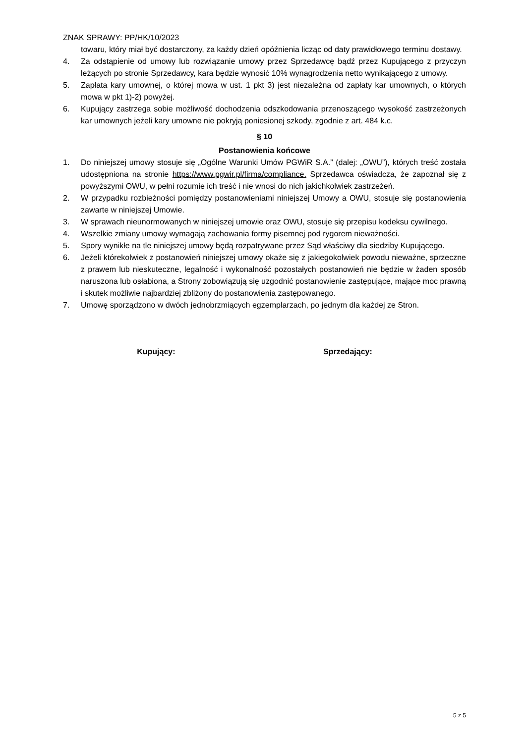ZNAK SPRAWY: PP/HK/10/2023
towaru, który miał być dostarczony, za każdy dzień opóźnienia licząc od daty prawidłowego terminu dostawy.
4. Za odstąpienie od umowy lub rozwiązanie umowy przez Sprzedawcę bądź przez Kupującego z przyczyn leżących po stronie Sprzedawcy, kara będzie wynosić 10% wynagrodzenia netto wynikającego z umowy.
5. Zapłata kary umownej, o której mowa w ust. 1 pkt 3) jest niezależna od zapłaty kar umownych, o których mowa w pkt 1)-2) powyżej.
6. Kupujący zastrzega sobie możliwość dochodzenia odszkodowania przenoszącego wysokość zastrzeżonych kar umownych jeżeli kary umowne nie pokryją poniesionej szkody, zgodnie z art. 484 k.c.
§ 10
Postanowienia końcowe
1. Do niniejszej umowy stosuje się „Ogólne Warunki Umów PGWiR S.A.” (dalej: „OWU”), których treść została udostępniona na stronie https://www.pgwir.pl/firma/compliance. Sprzedawca oświadcza, że zapoznał się z powyższymi OWU, w pełni rozumie ich treść i nie wnosi do nich jakichkolwiek zastrzeżeń.
2. W przypadku rozbieżności pomiędzy postanowieniami niniejszej Umowy a OWU, stosuje się postanowienia zawarte w niniejszej Umowie.
3. W sprawach nieunormowanych w niniejszej umowie oraz OWU, stosuje się przepisu kodeksu cywilnego.
4. Wszelkie zmiany umowy wymagają zachowania formy pisemnej pod rygorem nieważności.
5. Spory wynikłe na tle niniejszej umowy będą rozpatrywane przez Sąd właściwy dla siedziby Kupującego.
6. Jeżeli którekolwiek z postanowień niniejszej umowy okaże się z jakiegokolwiek powodu nieważne, sprzeczne z prawem lub nieskuteczne, legalność i wykonalność pozostałych postanowień nie będzie w żaden sposób naruszona lub osłabiona, a Strony zobowiązują się uzgodnić postanowienie zastępujące, mające moc prawną i skutek możliwie najbardziej zbliżony do postanowienia zastępowanego.
7. Umowę sporządzono w dwóch jednobrzmiących egzemplarzach, po jednym dla każdej ze Stron.
Kupujący: Sprzedający:
5 z 5